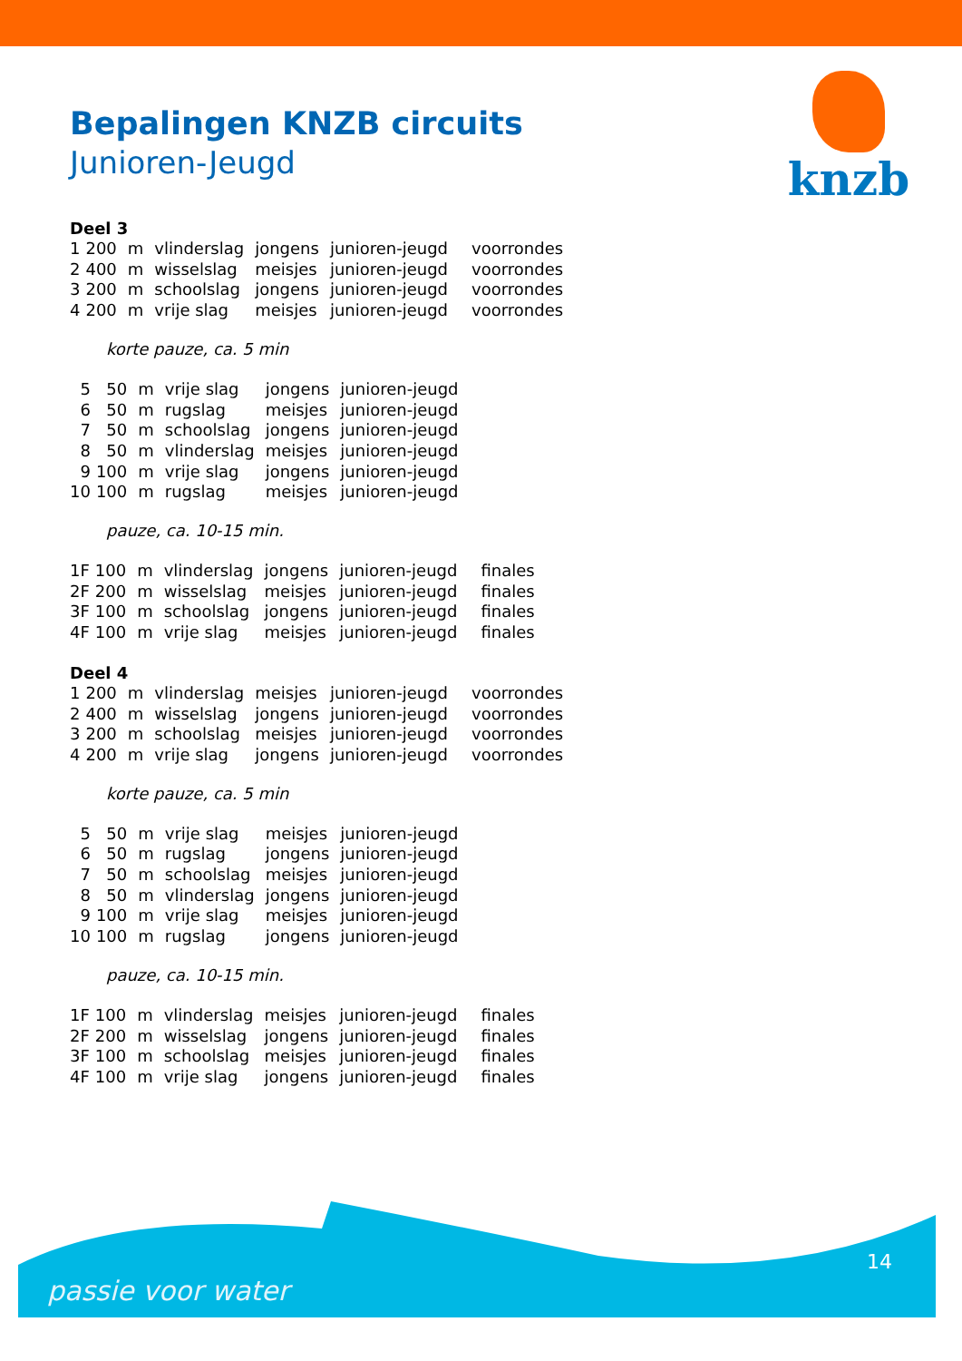knzb
Bepalingen KNZB circuits
Junioren-Jeugd
Deel 3
| 1 | 200 | m | vlinderslag | jongens | junioren-jeugd | voorrondes |
| 2 | 400 | m | wisselslag | meisjes | junioren-jeugd | voorrondes |
| 3 | 200 | m | schoolslag | jongens | junioren-jeugd | voorrondes |
| 4 | 200 | m | vrije slag | meisjes | junioren-jeugd | voorrondes |
korte pauze, ca. 5 min
| 5 | 50 | m | vrije slag | jongens | junioren-jeugd |
| 6 | 50 | m | rugslag | meisjes | junioren-jeugd |
| 7 | 50 | m | schoolslag | jongens | junioren-jeugd |
| 8 | 50 | m | vlinderslag | meisjes | junioren-jeugd |
| 9 | 100 | m | vrije slag | jongens | junioren-jeugd |
| 10 | 100 | m | rugslag | meisjes | junioren-jeugd |
pauze, ca. 10-15 min.
| 1F | 100 | m | vlinderslag | jongens | junioren-jeugd | finales |
| 2F | 200 | m | wisselslag | meisjes | junioren-jeugd | finales |
| 3F | 100 | m | schoolslag | jongens | junioren-jeugd | finales |
| 4F | 100 | m | vrije slag | meisjes | junioren-jeugd | finales |
Deel 4
| 1 | 200 | m | vlinderslag | meisjes | junioren-jeugd | voorrondes |
| 2 | 400 | m | wisselslag | jongens | junioren-jeugd | voorrondes |
| 3 | 200 | m | schoolslag | meisjes | junioren-jeugd | voorrondes |
| 4 | 200 | m | vrije slag | jongens | junioren-jeugd | voorrondes |
korte pauze, ca. 5 min
| 5 | 50 | m | vrije slag | meisjes | junioren-jeugd |
| 6 | 50 | m | rugslag | jongens | junioren-jeugd |
| 7 | 50 | m | schoolslag | meisjes | junioren-jeugd |
| 8 | 50 | m | vlinderslag | jongens | junioren-jeugd |
| 9 | 100 | m | vrije slag | meisjes | junioren-jeugd |
| 10 | 100 | m | rugslag | jongens | junioren-jeugd |
pauze, ca. 10-15 min.
| 1F | 100 | m | vlinderslag | meisjes | junioren-jeugd | finales |
| 2F | 200 | m | wisselslag | jongens | junioren-jeugd | finales |
| 3F | 100 | m | schoolslag | meisjes | junioren-jeugd | finales |
| 4F | 100 | m | vrije slag | jongens | junioren-jeugd | finales |
passie voor water
14